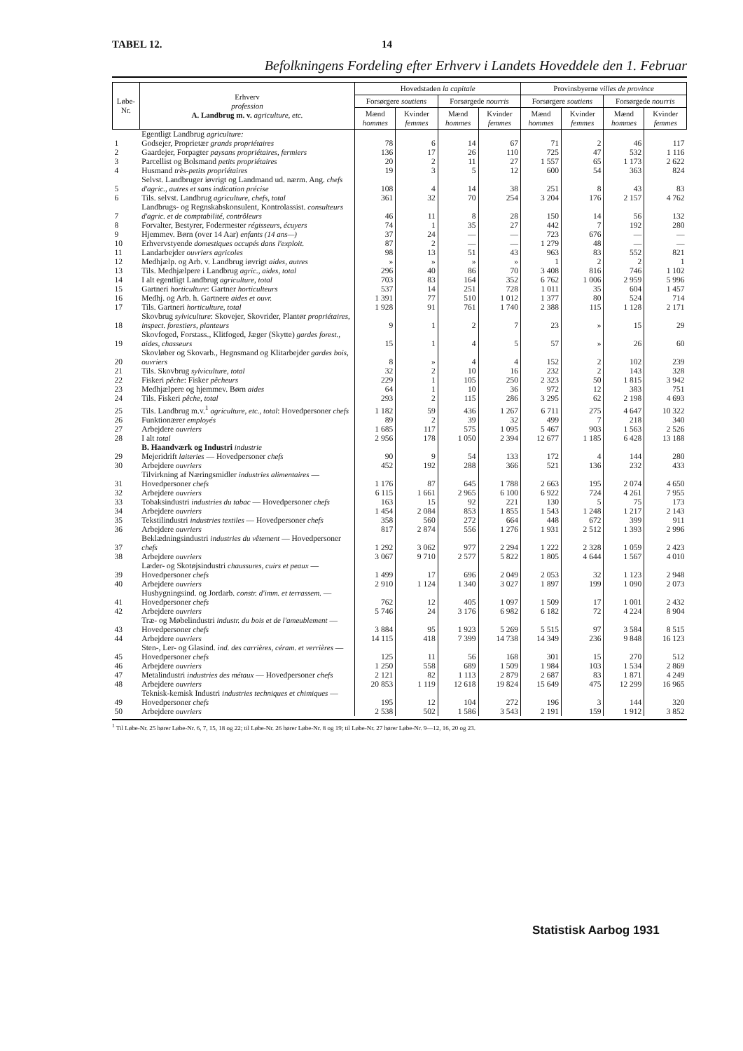TABEL 12. 14
Befolkningens Fordeling efter Erhverv i Landets Hoveddele den 1. Februar
| Løbe-Nr. | Erhverv profession A. Landbrug m. v. agriculture, etc. | Hovedstaden la capitale | | | | Provinsbyerne villes de province | | | |
| --- | --- | --- | --- | --- | --- | --- | --- | --- | --- |
| | | Forsørgere soutiens | | Forsørgede nourris | | Forsørgere soutiens | | Forsørgede nourris | |
| | | Mænd hommes | Kvinder femmes | Mænd hommes | Kvinder femmes | Mænd hommes | Kvinder femmes | Mænd hommes | Kvinder femmes |
| | Egentligt Landbrug agriculture: | | | | | | | | |
| 1 | Godsejer, Proprietær grands propriétaires | 78 | 6 | 14 | 67 | 71 | 2 | 46 | 117 |
| 2 | Gaardejer, Forpagter paysans propriétaires, fermiers | 136 | 17 | 26 | 110 | 725 | 47 | 532 | 1 116 |
| 3 | Parcellist og Bolsmand petits propriétaires | 20 | 2 | 11 | 27 | 1 557 | 65 | 1 173 | 2 622 |
| 4 | Husmand très-petits propriétaires | 19 | 3 | 5 | 12 | 600 | 54 | 363 | 824 |
| 5 | Selvst. Landbruger iøvrigt og Landmand ud. nærm. Ang. chefs d'agric., autres et sans indication précise | 108 | 4 | 14 | 38 | 251 | 8 | 43 | 83 |
| 6 | Tils. selvst. Landbrug agriculture, chefs, total | 361 | 32 | 70 | 254 | 3 204 | 176 | 2 157 | 4 762 |
| 7 | Landbrugs- og Regnskabskonsulent, Kontrolassist. consulteurs d'agric. et de comptabilité, contrôleurs | 46 | 11 | 8 | 28 | 150 | 14 | 56 | 132 |
| 8 | Forvalter, Bestyrer, Fodermester régisseurs, écuyers | 74 | 1 | 35 | 27 | 442 | 7 | 192 | 280 |
| 9 | Hjemmev. Børn (over 14 Aar) enfants (14 ans—) | 37 | 24 | — | — | 723 | 676 | — | — |
| 10 | Erhvervstyende domestiques occupés dans l'exploit. | 87 | 2 | — | — | 1 279 | 48 | — | — |
| 11 | Landarbejder ouvriers agricoles | 98 | 13 | 51 | 43 | 963 | 83 | 552 | 821 |
| 12 | Medhjælp. og Arb. v. Landbrug iøvrigt aides, autres | » | » | » | » | 1 | 2 | 2 | 1 |
| 13 | Tils. Medhjælpere i Landbrug agric., aides, total | 296 | 40 | 86 | 70 | 3 408 | 816 | 746 | 1 102 |
| 14 | I alt egentligt Landbrug agriculture, total | 703 | 83 | 164 | 352 | 6 762 | 1 006 | 2 959 | 5 996 |
| 15 | Gartneri horticulture : Gartner horticulteurs | 537 | 14 | 251 | 728 | 1 011 | 35 | 604 | 1 457 |
| 16 | Medhj. og Arb. h. Gartnere aides et ouvr. | 1 391 | 77 | 510 | 1 012 | 1 377 | 80 | 524 | 714 |
| 17 | Tils. Gartneri horticulture, total | 1 928 | 91 | 761 | 1 740 | 2 388 | 115 | 1 128 | 2 171 |
| 18 | Skovbrug sylviculture : Skovejer, Skovrider, Plantør propriétaires, inspect. forestiers, planteurs | 9 | 1 | 2 | 7 | 23 | » | 15 | 29 |
| 19 | Skovfoged, Forstass., Klitfoged, Jæger (Skytte) gardes forest., aides, chasseurs | 15 | 1 | 4 | 5 | 57 | » | 26 | 60 |
| 20 | Skovløber og Skovarb., Hegnsmand og Klitarbejder gardes bois, ouvriers | 8 | » | 4 | 4 | 152 | 2 | 102 | 239 |
| 21 | Tils. Skovbrug sylviculture, total | 32 | 2 | 10 | 16 | 232 | 2 | 143 | 328 |
| 22 | Fiskeri pêche : Fisker pêcheurs | 229 | 1 | 105 | 250 | 2 323 | 50 | 1 815 | 3 942 |
| 23 | Medhjælpere og hjemmev. Børn aides | 64 | 1 | 10 | 36 | 972 | 12 | 383 | 751 |
| 24 | Tils. Fiskeri pêche, total | 293 | 2 | 115 | 286 | 3 295 | 62 | 2 198 | 4 693 |
| 25 | Tils. Landbrug m.v.<sup>1</sup> agriculture, etc., total : Hovedpersoner chefs | 1 182 | 59 | 436 | 1 267 | 6 711 | 275 | 4 647 | 10 322 |
| 26 | Funktionærer employés | 89 | 2 | 39 | 32 | 499 | 7 | 218 | 340 |
| 27 | Arbejdere ouvriers | 1 685 | 117 | 575 | 1 095 | 5 467 | 903 | 1 563 | 2 526 |
| 28 | I alt total | 2 956 | 178 | 1 050 | 2 394 | 12 677 | 1 185 | 6 428 | 13 188 |
| | B. Haandværk og Industri industrie | | | | | | | | |
| 29 | Mejeridrift laiteries — Hovedpersoner chefs | 90 | 9 | 54 | 133 | 172 | 4 | 144 | 280 |
| 30 | Arbejdere ouvriers | 452 | 192 | 288 | 366 | 521 | 136 | 232 | 433 |
| 31 | Tilvirkning af Næringsmidler industries alimentaires — Hovedpersoner chefs | 1 176 | 87 | 645 | 1 788 | 2 663 | 195 | 2 074 | 4 650 |
| 32 | Arbejdere ouvriers | 6 115 | 1 661 | 2 965 | 6 100 | 6 922 | 724 | 4 261 | 7 955 |
| 33 | Tobaksindustri industries du tabac — Hovedpersoner chefs | 163 | 15 | 92 | 221 | 130 | 5 | 75 | 173 |
| 34 | Arbejdere ouvriers | 1 454 | 2 084 | 853 | 1 855 | 1 543 | 1 248 | 1 217 | 2 143 |
| 35 | Tekstilindustri industries textiles — Hovedpersoner chefs | 358 | 560 | 272 | 664 | 448 | 672 | 399 | 911 |
| 36 | Arbejdere ouvriers | 817 | 2 874 | 556 | 1 276 | 1 931 | 2 512 | 1 393 | 2 996 |
| 37 | Beklædningsindustri industries du vêtement — Hovedpersoner chefs | 1 292 | 3 062 | 977 | 2 294 | 1 222 | 2 328 | 1 059 | 2 423 |
| 38 | Arbejdere ouvriers | 3 067 | 9 710 | 2 577 | 5 822 | 1 805 | 4 644 | 1 567 | 4 010 |
| 39 | Læder- og Skotøjsindustri chaussures, cuirs et peaux — Hovedpersoner chefs | 1 499 | 17 | 696 | 2 049 | 2 053 | 32 | 1 123 | 2 948 |
| 40 | Arbejdere ouvriers | 2 910 | 1 124 | 1 340 | 3 027 | 1 897 | 199 | 1 090 | 2 073 |
| 41 | Husbygningsind. og Jordarb. constr. d'imm. et terrassem. — Hovedpersoner chefs | 762 | 12 | 405 | 1 097 | 1 509 | 17 | 1 001 | 2 432 |
| 42 | Arbejdere ouvriers | 5 746 | 24 | 3 176 | 6 982 | 6 182 | 72 | 4 224 | 8 904 |
| 43 | Træ- og Møbelindustri industr. du bois et de l'ameublement — Hovedpersoner chefs | 3 884 | 95 | 1 923 | 5 269 | 5 515 | 97 | 3 584 | 8 515 |
| 44 | Arbejdere ouvriers | 14 115 | 418 | 7 399 | 14 738 | 14 349 | 236 | 9 848 | 16 123 |
| 45 | Sten-, Ler- og Glasind. ind. des carrières, céram. et verrières — Hovedpersoner chefs | 125 | 11 | 56 | 168 | 301 | 15 | 270 | 512 |
| 46 | Arbejdere ouvriers | 1 250 | 558 | 689 | 1 509 | 1 984 | 103 | 1 534 | 2 869 |
| 47 | Metalindustri industries des métaux — Hovedpersoner chefs | 2 121 | 82 | 1 113 | 2 879 | 2 687 | 83 | 1 871 | 4 249 |
| 48 | Arbejdere ouvriers | 20 853 | 1 119 | 12 618 | 19 824 | 15 649 | 475 | 12 299 | 16 965 |
| 49 | Teknisk-kemisk Industri industries techniques et chimiques — Hovedpersoner chefs | 195 | 12 | 104 | 272 | 196 | 3 | 144 | 320 |
| 50 | Arbejdere ouvriers | 2 538 | 502 | 1 586 | 3 543 | 2 191 | 159 | 1 912 | 3 852 |
<sup>1</sup> Til Løbe-Nr. 25 hører Løbe-Nr. 6, 7, 15, 18 og 22; til Løbe-Nr. 26 hører Løbe-Nr. 8 og 19; til Løbe-Nr. 27 hører Løbe-Nr. 9—12, 16, 20 og 23.
Statistisk Aarbog 1931